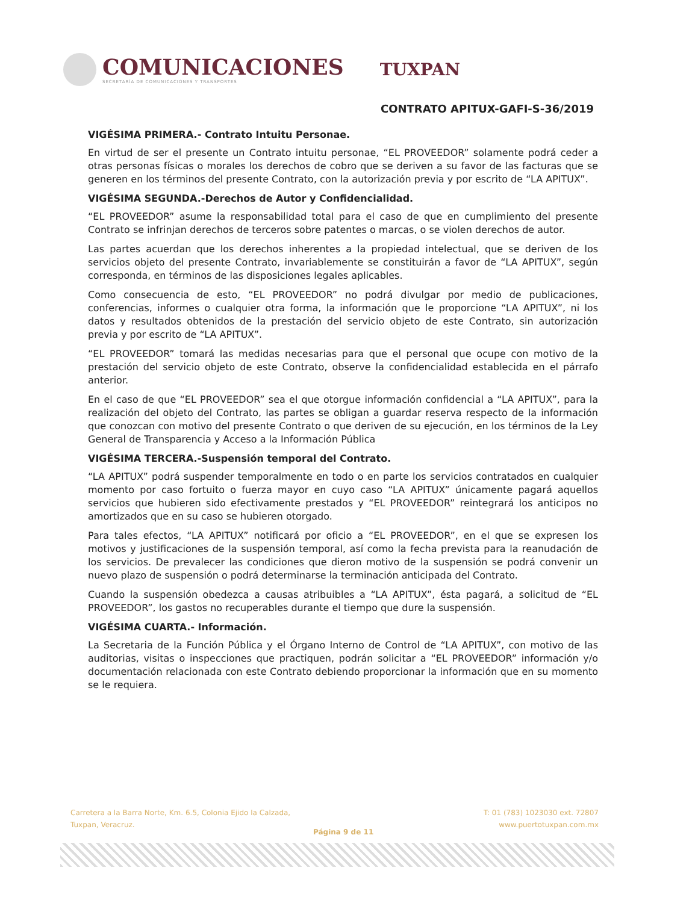COMUNICACIONES
SECRETARÍA DE COMUNICACIONES Y TRANSPORTES
TUXPAN
CONTRATO APITUX-GAFI-S-36/2019
VIGÉSIMA PRIMERA.- Contrato Intuitu Personae.
En virtud de ser el presente un Contrato intuitu personae, “EL PROVEEDOR” solamente podrá ceder a otras personas físicas o morales los derechos de cobro que se deriven a su favor de las facturas que se generen en los términos del presente Contrato, con la autorización previa y por escrito de “LA APITUX”.
VIGÉSIMA SEGUNDA.-Derechos de Autor y Confidencialidad.
“EL PROVEEDOR” asume la responsabilidad total para el caso de que en cumplimiento del presente Contrato se infrinjan derechos de terceros sobre patentes o marcas, o se violen derechos de autor.
Las partes acuerdan que los derechos inherentes a la propiedad intelectual, que se deriven de los servicios objeto del presente Contrato, invariablemente se constituirán a favor de “LA APITUX”, según corresponda, en términos de las disposiciones legales aplicables.
Como consecuencia de esto, “EL PROVEEDOR” no podrá divulgar por medio de publicaciones, conferencias, informes o cualquier otra forma, la información que le proporcione “LA APITUX”, ni los datos y resultados obtenidos de la prestación del servicio objeto de este Contrato, sin autorización previa y por escrito de “LA APITUX”.
“EL PROVEEDOR” tomará las medidas necesarias para que el personal que ocupe con motivo de la prestación del servicio objeto de este Contrato, observe la confidencialidad establecida en el párrafo anterior.
En el caso de que “EL PROVEEDOR” sea el que otorgue información confidencial a “LA APITUX”, para la realización del objeto del Contrato, las partes se obligan a guardar reserva respecto de la información que conozcan con motivo del presente Contrato o que deriven de su ejecución, en los términos de la Ley General de Transparencia y Acceso a la Información Pública
VIGÉSIMA TERCERA.-Suspensión temporal del Contrato.
“LA APITUX” podrá suspender temporalmente en todo o en parte los servicios contratados en cualquier momento por caso fortuito o fuerza mayor en cuyo caso “LA APITUX” únicamente pagará aquellos servicios que hubieren sido efectivamente prestados y “EL PROVEEDOR” reintegrará los anticipos no amortizados que en su caso se hubieren otorgado.
Para tales efectos, “LA APITUX” notificará por oficio a “EL PROVEEDOR”, en el que se expresen los motivos y justificaciones de la suspensión temporal, así como la fecha prevista para la reanudación de los servicios. De prevalecer las condiciones que dieron motivo de la suspensión se podrá convenir un nuevo plazo de suspensión o podrá determinarse la terminación anticipada del Contrato.
Cuando la suspensión obedezca a causas atribuibles a “LA APITUX”, ésta pagará, a solicitud de “EL PROVEEDOR”, los gastos no recuperables durante el tiempo que dure la suspensión.
VIGÉSIMA CUARTA.- Información.
La Secretaria de la Función Pública y el Órgano Interno de Control de “LA APITUX”, con motivo de las auditorias, visitas o inspecciones que practiquen, podrán solicitar a “EL PROVEEDOR” información y/o documentación relacionada con este Contrato debiendo proporcionar la información que en su momento se le requiera.
Carretera a la Barra Norte, Km. 6.5, Colonia Ejido la Calzada,
Tuxpan, Veracruz.
T: 01 (783) 1023030 ext. 72807
www.puertotuxpan.com.mx
Página 9 de 11